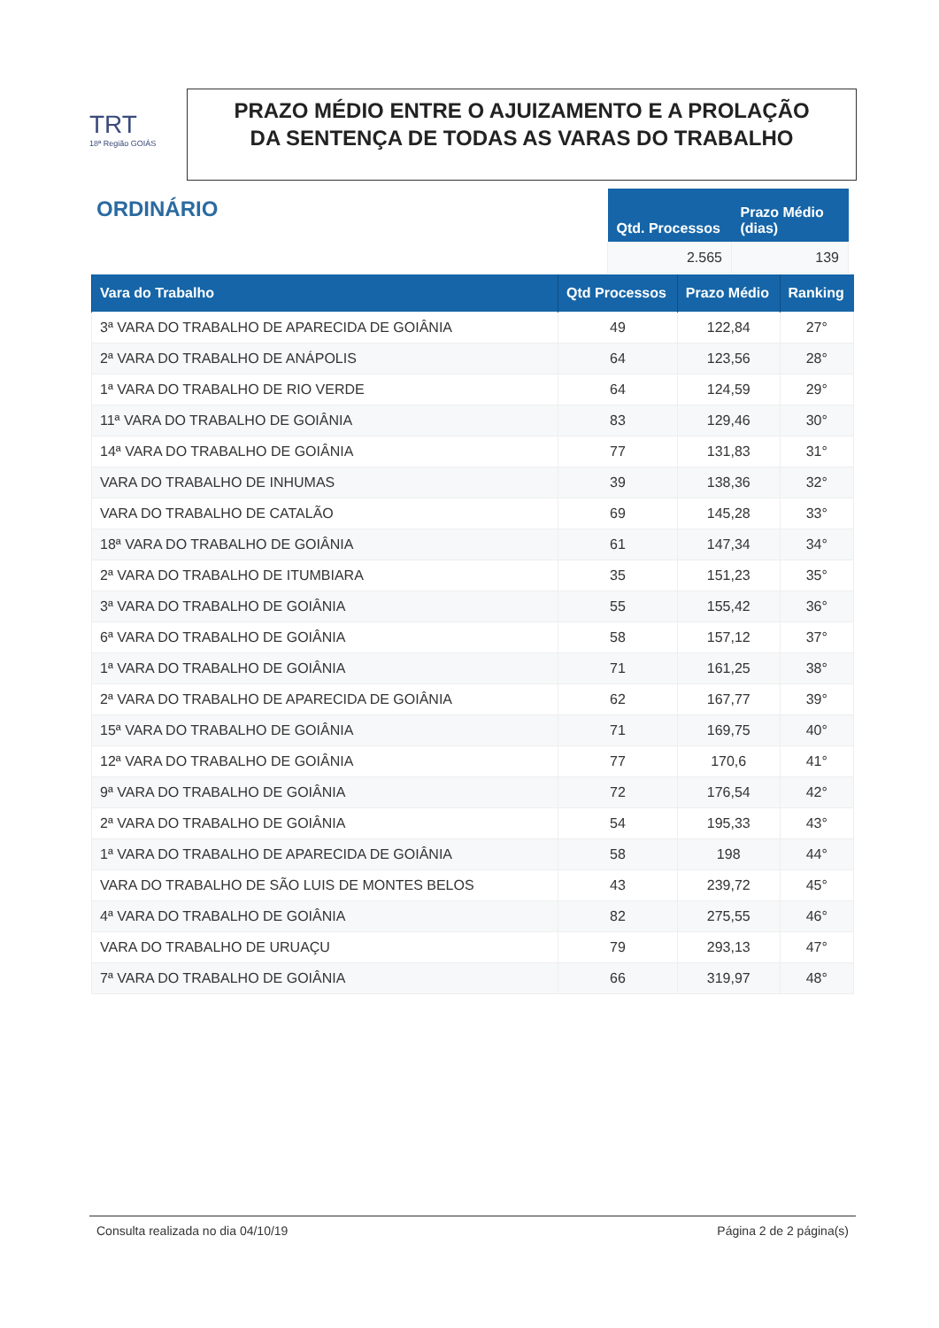TRT
18ª Região GOIÁS
PRAZO MÉDIO ENTRE O AJUIZAMENTO E A PROLAÇÃO DA SENTENÇA DE TODAS AS VARAS DO TRABALHO
ORDINÁRIO
| Qtd. Processos | Prazo Médio (dias) |
| --- | --- |
| 2.565 | 139 |
| Vara do Trabalho | Qtd Processos | Prazo Médio | Ranking |
| --- | --- | --- | --- |
| 3ª VARA DO TRABALHO DE APARECIDA DE GOIÂNIA | 49 | 122,84 | 27° |
| 2ª VARA DO TRABALHO DE ANÁPOLIS | 64 | 123,56 | 28° |
| 1ª VARA DO TRABALHO DE RIO VERDE | 64 | 124,59 | 29° |
| 11ª VARA DO TRABALHO DE GOIÂNIA | 83 | 129,46 | 30° |
| 14ª VARA DO TRABALHO DE GOIÂNIA | 77 | 131,83 | 31° |
| VARA DO TRABALHO DE INHUMAS | 39 | 138,36 | 32° |
| VARA DO TRABALHO DE CATALÃO | 69 | 145,28 | 33° |
| 18ª VARA DO TRABALHO DE GOIÂNIA | 61 | 147,34 | 34° |
| 2ª VARA DO TRABALHO DE ITUMBIARA | 35 | 151,23 | 35° |
| 3ª VARA DO TRABALHO DE GOIÂNIA | 55 | 155,42 | 36° |
| 6ª VARA DO TRABALHO DE GOIÂNIA | 58 | 157,12 | 37° |
| 1ª VARA DO TRABALHO DE GOIÂNIA | 71 | 161,25 | 38° |
| 2ª VARA DO TRABALHO DE APARECIDA DE GOIÂNIA | 62 | 167,77 | 39° |
| 15ª VARA DO TRABALHO DE GOIÂNIA | 71 | 169,75 | 40° |
| 12ª VARA DO TRABALHO DE GOIÂNIA | 77 | 170,6 | 41° |
| 9ª VARA DO TRABALHO DE GOIÂNIA | 72 | 176,54 | 42° |
| 2ª VARA DO TRABALHO DE GOIÂNIA | 54 | 195,33 | 43° |
| 1ª VARA DO TRABALHO DE APARECIDA DE GOIÂNIA | 58 | 198 | 44° |
| VARA DO TRABALHO DE SÃO LUIS DE MONTES BELOS | 43 | 239,72 | 45° |
| 4ª VARA DO TRABALHO DE GOIÂNIA | 82 | 275,55 | 46° |
| VARA DO TRABALHO DE URUAÇU | 79 | 293,13 | 47° |
| 7ª VARA DO TRABALHO DE GOIÂNIA | 66 | 319,97 | 48° |
Consulta realizada no dia 04/10/19 Página 2 de 2 página(s)